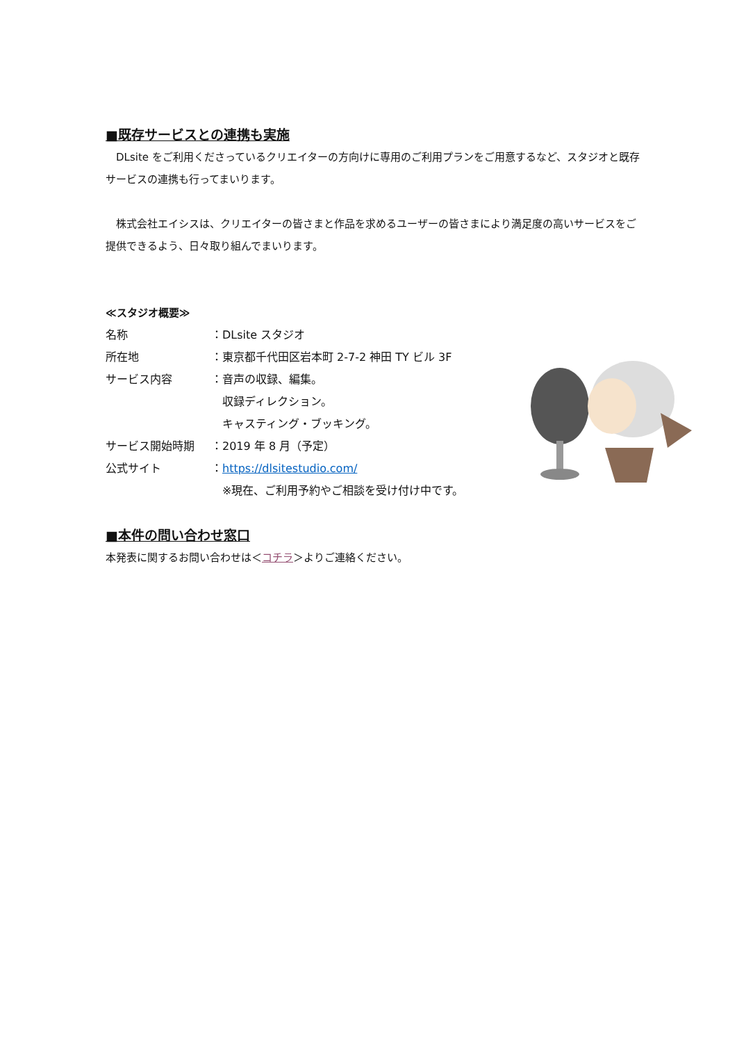■既存サービスとの連携も実施
　DLsite をご利用くださっているクリエイターの方向けに専用のご利用プランをご用意するなど、スタジオと既存サービスの連携も行ってまいります。
　株式会社エイシスは、クリエイターの皆さまと作品を求めるユーザーの皆さまにより満足度の高いサービスをご提供できるよう、日々取り組んでまいります。
≪スタジオ概要≫
| 名称 | ：DLsite スタジオ |
| 所在地 | ：東京都千代田区岩本町 2-7-2 神田 TY ビル 3F |
| サービス内容 | ：音声の収録、編集。 収録ディレクション。 キャスティング・ブッキング。 |
| サービス開始時期 | ：2019 年 8 月（予定） |
| 公式サイト | ： https://dlsitestudio.com/ ※現在、ご利用予約やご相談を受け付け中です。 |
■本件の問い合わせ窓口
本発表に関するお問い合わせは＜コチラ＞よりご連絡ください。